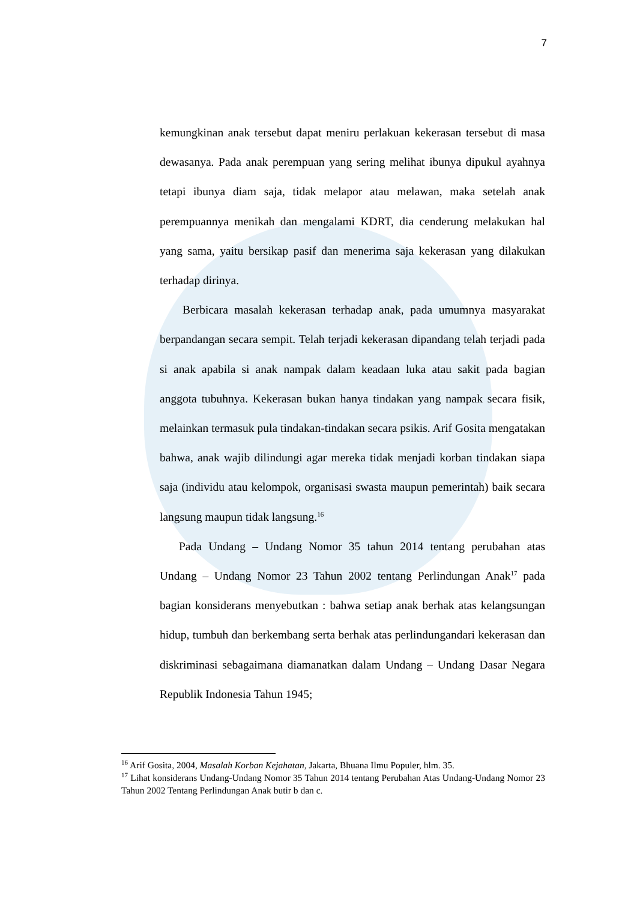7
kemungkinan anak tersebut dapat meniru perlakuan kekerasan tersebut di masa dewasanya. Pada anak perempuan yang sering melihat ibunya dipukul ayahnya tetapi ibunya diam saja, tidak melapor atau melawan, maka setelah anak perempuannya menikah dan mengalami KDRT, dia cenderung melakukan hal yang sama, yaitu bersikap pasif dan menerima saja kekerasan yang dilakukan terhadap dirinya.
Berbicara masalah kekerasan terhadap anak, pada umumnya masyarakat berpandangan secara sempit. Telah terjadi kekerasan dipandang telah terjadi pada si anak apabila si anak nampak dalam keadaan luka atau sakit pada bagian anggota tubuhnya. Kekerasan bukan hanya tindakan yang nampak secara fisik, melainkan termasuk pula tindakan-tindakan secara psikis. Arif Gosita mengatakan bahwa, anak wajib dilindungi agar mereka tidak menjadi korban tindakan siapa saja (individu atau kelompok, organisasi swasta maupun pemerintah) baik secara langsung maupun tidak langsung.<sup>16</sup>
Pada Undang – Undang Nomor 35 tahun 2014 tentang perubahan atas Undang – Undang Nomor 23 Tahun 2002 tentang Perlindungan Anak<sup>17</sup> pada bagian konsiderans menyebutkan : bahwa setiap anak berhak atas kelangsungan hidup, tumbuh dan berkembang serta berhak atas perlindungandari kekerasan dan diskriminasi sebagaimana diamanatkan dalam Undang – Undang Dasar Negara Republik Indonesia Tahun 1945;
<sup>16</sup> Arif Gosita, 2004, Masalah Korban Kejahatan, Jakarta, Bhuana Ilmu Populer, hlm. 35.
<sup>17</sup> Lihat konsiderans Undang-Undang Nomor 35 Tahun 2014 tentang Perubahan Atas Undang-Undang Nomor 23 Tahun 2002 Tentang Perlindungan Anak butir b dan c.